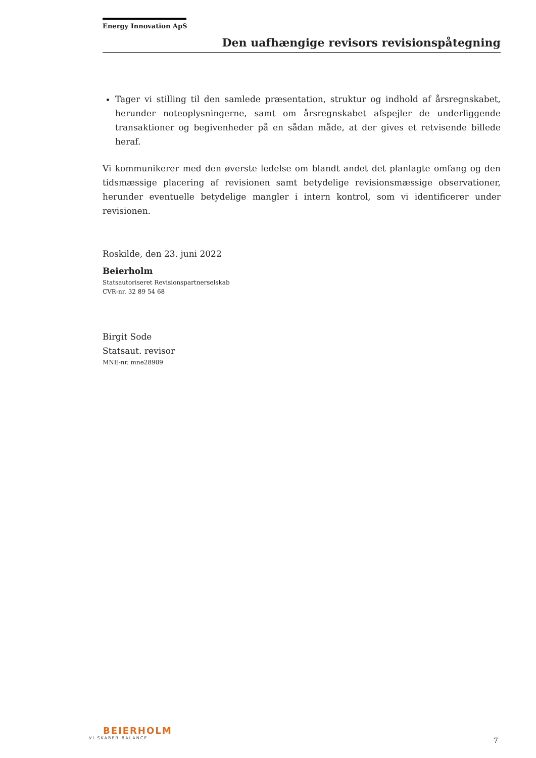Energy Innovation ApS
Den uafhængige revisors revisionspåtegning
Tager vi stilling til den samlede præsentation, struktur og indhold af årsregnskabet, herunder noteoplysningerne, samt om årsregnskabet afspejler de underliggende transaktioner og begivenheder på en sådan måde, at der gives et retvisende billede heraf.
Vi kommunikerer med den øverste ledelse om blandt andet det planlagte omfang og den tidsmæssige placering af revisionen samt betydelige revisionsmæssige observationer, herunder eventuelle betydelige mangler i intern kontrol, som vi identificerer under revisionen.
Roskilde, den 23. juni 2022
Beierholm
Statsautoriseret Revisionspartnerselskab
CVR-nr. 32 89 54 68
Birgit Sode
Statsaut. revisor
MNE-nr. mne28909
BEIERHOLM
VI SKABER BALANCE
7